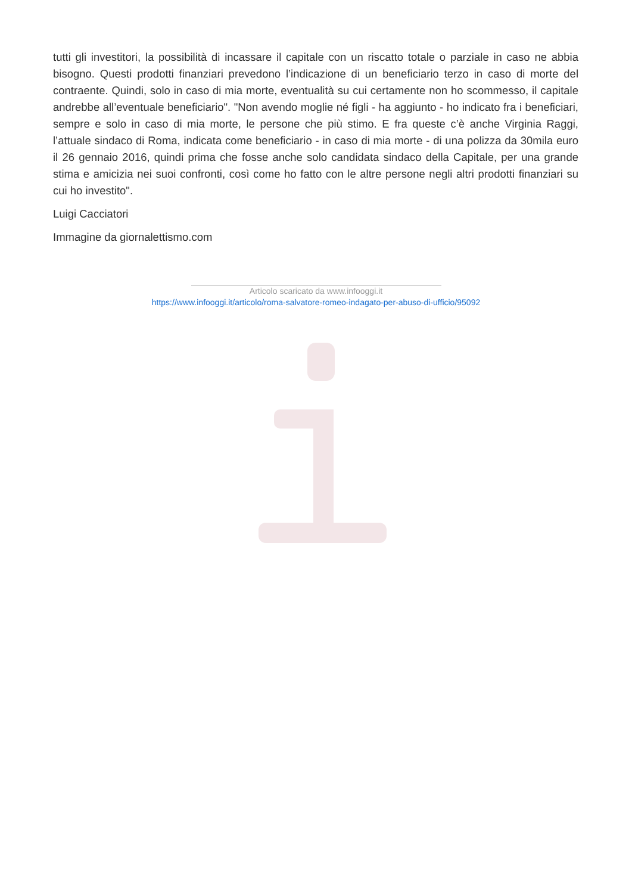tutti gli investitori, la possibilità di incassare il capitale con un riscatto totale o parziale in caso ne abbia bisogno. Questi prodotti finanziari prevedono l’indicazione di un beneficiario terzo in caso di morte del contraente. Quindi, solo in caso di mia morte, eventualità su cui certamente non ho scommesso, il capitale andrebbe all’eventuale beneficiario". "Non avendo moglie né figli - ha aggiunto - ho indicato fra i beneficiari, sempre e solo in caso di mia morte, le persone che più stimo. E fra queste c’è anche Virginia Raggi, l’attuale sindaco di Roma, indicata come beneficiario - in caso di mia morte - di una polizza da 30mila euro il 26 gennaio 2016, quindi prima che fosse anche solo candidata sindaco della Capitale, per una grande stima e amicizia nei suoi confronti, così come ho fatto con le altre persone negli altri prodotti finanziari su cui ho investito".
Luigi Cacciatori
Immagine da giornalettismo.com
Articolo scaricato da www.infooggi.it
https://www.infooggi.it/articolo/roma-salvatore-romeo-indagato-per-abuso-di-ufficio/95092